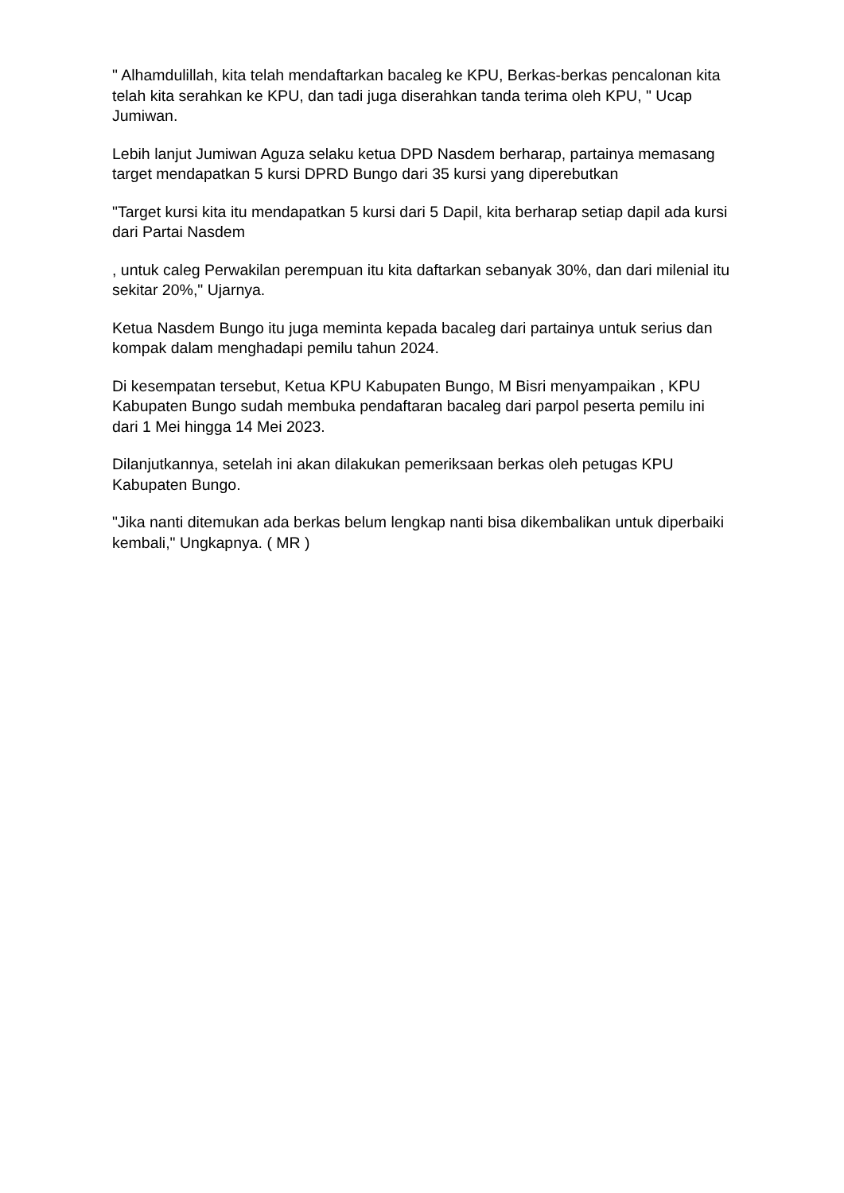" Alhamdulillah, kita telah mendaftarkan bacaleg ke KPU, Berkas-berkas pencalonan kita telah kita serahkan ke KPU, dan tadi juga diserahkan tanda terima oleh KPU, " Ucap Jumiwan.
Lebih lanjut Jumiwan Aguza selaku ketua DPD Nasdem berharap, partainya memasang target mendapatkan 5 kursi DPRD Bungo dari 35 kursi yang diperebutkan
"Target kursi kita itu mendapatkan 5 kursi dari 5 Dapil, kita berharap setiap dapil ada kursi dari Partai Nasdem
, untuk caleg Perwakilan perempuan itu kita daftarkan sebanyak 30%, dan dari milenial itu sekitar 20%," Ujarnya.
Ketua Nasdem Bungo itu juga meminta kepada bacaleg dari partainya untuk serius dan kompak dalam menghadapi pemilu tahun 2024.
Di kesempatan tersebut, Ketua KPU Kabupaten Bungo, M Bisri menyampaikan , KPU Kabupaten Bungo sudah membuka pendaftaran bacaleg dari parpol peserta pemilu ini dari 1 Mei hingga 14 Mei 2023.
Dilanjutkannya, setelah ini akan dilakukan pemeriksaan berkas oleh petugas KPU Kabupaten Bungo.
"Jika nanti ditemukan ada berkas belum lengkap nanti bisa dikembalikan untuk diperbaiki kembali," Ungkapnya. ( MR )